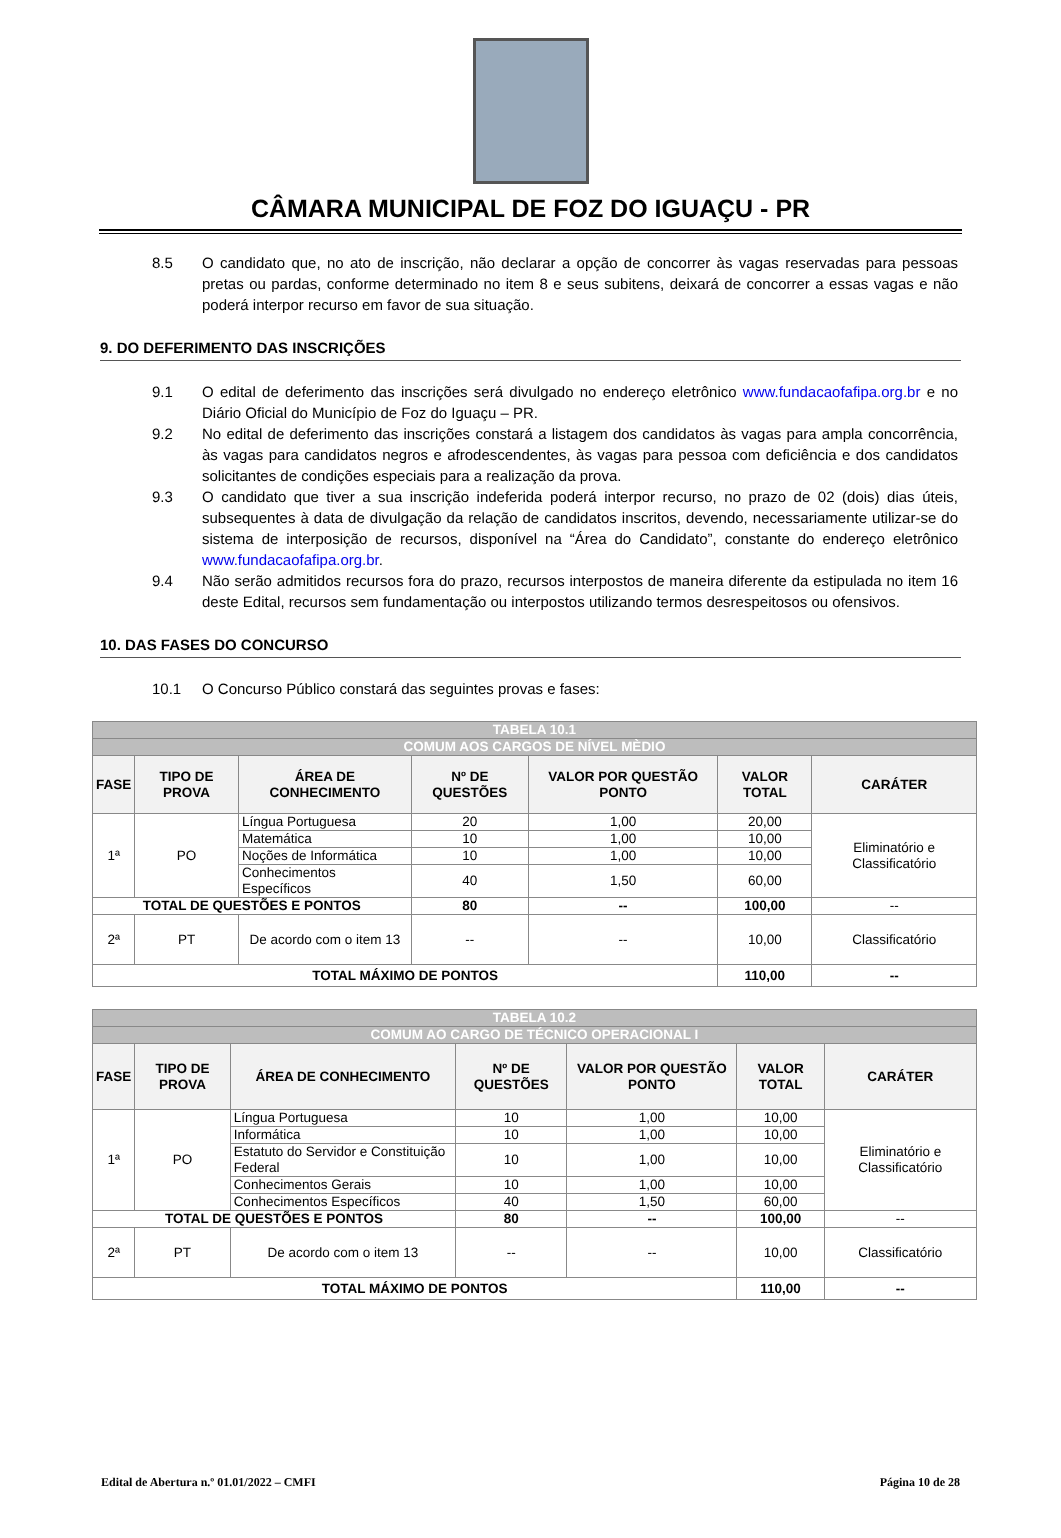CÂMARA MUNICIPAL DE FOZ DO IGUAÇU - PR
8.5 O candidato que, no ato de inscrição, não declarar a opção de concorrer às vagas reservadas para pessoas pretas ou pardas, conforme determinado no item 8 e seus subitens, deixará de concorrer a essas vagas e não poderá interpor recurso em favor de sua situação.
9. DO DEFERIMENTO DAS INSCRIÇÕES
9.1 O edital de deferimento das inscrições será divulgado no endereço eletrônico www.fundacaofafipa.org.br e no Diário Oficial do Município de Foz do Iguaçu – PR.
9.2 No edital de deferimento das inscrições constará a listagem dos candidatos às vagas para ampla concorrência, às vagas para candidatos negros e afrodescendentes, às vagas para pessoa com deficiência e dos candidatos solicitantes de condições especiais para a realização da prova.
9.3 O candidato que tiver a sua inscrição indeferida poderá interpor recurso, no prazo de 02 (dois) dias úteis, subsequentes à data de divulgação da relação de candidatos inscritos, devendo, necessariamente utilizar-se do sistema de interposição de recursos, disponível na “Área do Candidato”, constante do endereço eletrônico www.fundacaofafipa.org.br.
9.4 Não serão admitidos recursos fora do prazo, recursos interpostos de maneira diferente da estipulada no item 16 deste Edital, recursos sem fundamentação ou interpostos utilizando termos desrespeitosos ou ofensivos.
10. DAS FASES DO CONCURSO
10.1 O Concurso Público constará das seguintes provas e fases:
| TABELA 10.1 | | | | | | |
| COMUM AOS CARGOS DE NÍVEL MÈDIO | | | | | | |
| FASE | TIPO DE PROVA | ÁREA DE CONHECIMENTO | Nº DE QUESTÕES | VALOR POR QUESTÃO PONTO | VALOR TOTAL | CARÁTER |
| 1ª | PO | Língua Portuguesa | 20 | 1,00 | 20,00 | Eliminatório e Classificatório |
| | | Matemática | 10 | 1,00 | 10,00 | |
| | | Noções de Informática | 10 | 1,00 | 10,00 | |
| | | Conhecimentos Específicos | 40 | 1,50 | 60,00 | |
| TOTAL DE QUESTÕES E PONTOS | | | 80 | -- | 100,00 | -- |
| 2ª | PT | De acordo com o item 13 | -- | -- | 10,00 | Classificatório |
| TOTAL MÁXIMO DE PONTOS | | | | | 110,00 | -- |
| TABELA 10.2 | | | | | | |
| COMUM AO CARGO DE TÉCNICO OPERACIONAL I | | | | | | |
| FASE | TIPO DE PROVA | ÁREA DE CONHECIMENTO | Nº DE QUESTÕES | VALOR POR QUESTÃO PONTO | VALOR TOTAL | CARÁTER |
| 1ª | PO | Língua Portuguesa | 10 | 1,00 | 10,00 | Eliminatório e Classificatório |
| | | Informática | 10 | 1,00 | 10,00 | |
| | | Estatuto do Servidor e Constituição Federal | 10 | 1,00 | 10,00 | |
| | | Conhecimentos Gerais | 10 | 1,00 | 10,00 | |
| | | Conhecimentos Específicos | 40 | 1,50 | 60,00 | |
| TOTAL DE QUESTÕES E PONTOS | | | 80 | -- | 100,00 | -- |
| 2ª | PT | De acordo com o item 13 | -- | -- | 10,00 | Classificatório |
| TOTAL MÁXIMO DE PONTOS | | | | | 110,00 | -- |
Edital de Abertura n.º 01.01/2022 – CMFI Página 10 de 28